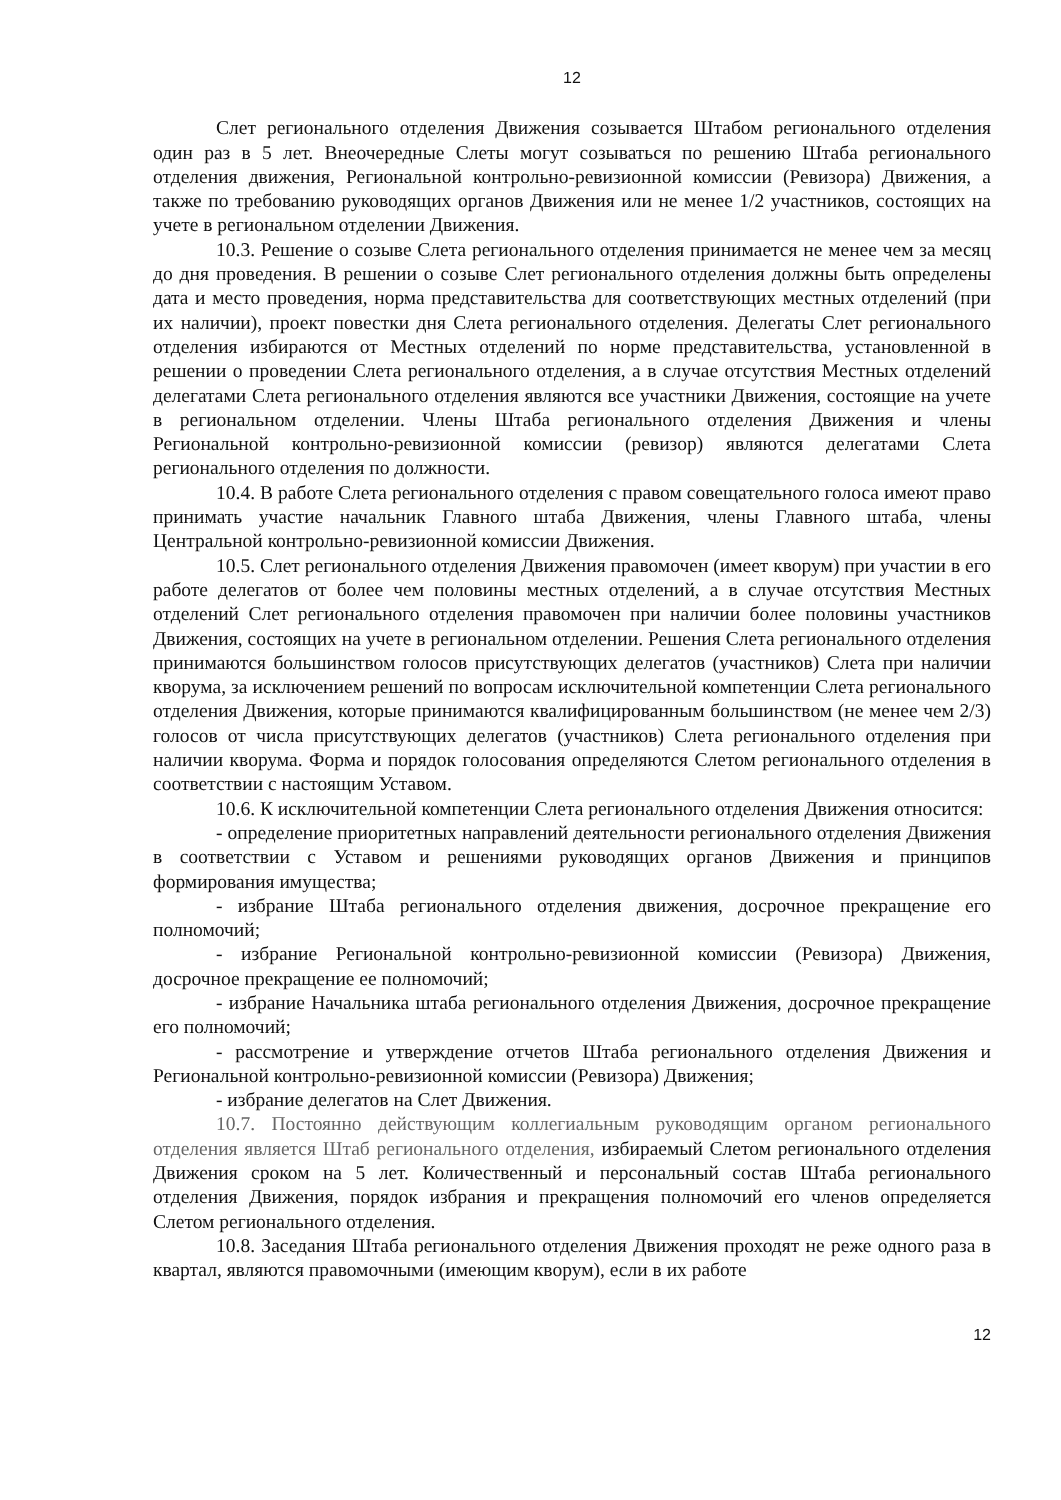12
Слет регионального отделения Движения созывается Штабом регионального отделения один раз в 5 лет. Внеочередные Слеты могут созываться по решению Штаба регионального отделения движения, Региональной контрольно-ревизионной комиссии (Ревизора) Движения, а также по требованию руководящих органов Движения или не менее 1/2 участников, состоящих на учете в региональном отделении Движения.
10.3. Решение о созыве Слета регионального отделения принимается не менее чем за месяц до дня проведения. В решении о созыве Слет регионального отделения должны быть определены дата и место проведения, норма представительства для соответствующих местных отделений (при их наличии), проект повестки дня Слета регионального отделения. Делегаты Слет регионального отделения избираются от Местных отделений по норме представительства, установленной в решении о проведении Слета регионального отделения, а в случае отсутствия Местных отделений делегатами Слета регионального отделения являются все участники Движения, состоящие на учете в региональном отделении. Члены Штаба регионального отделения Движения и члены Региональной контрольно-ревизионной комиссии (ревизор) являются делегатами Слета регионального отделения по должности.
10.4. В работе Слета регионального отделения с правом совещательного голоса имеют право принимать участие начальник Главного штаба Движения, члены Главного штаба, члены Центральной контрольно-ревизионной комиссии Движения.
10.5. Слет регионального отделения Движения правомочен (имеет кворум) при участии в его работе делегатов от более чем половины местных отделений, а в случае отсутствия Местных отделений Слет регионального отделения правомочен при наличии более половины участников Движения, состоящих на учете в региональном отделении. Решения Слета регионального отделения принимаются большинством голосов присутствующих делегатов (участников) Слета при наличии кворума, за исключением решений по вопросам исключительной компетенции Слета регионального отделения Движения, которые принимаются квалифицированным большинством (не менее чем 2/3) голосов от числа присутствующих делегатов (участников) Слета регионального отделения при наличии кворума. Форма и порядок голосования определяются Слетом регионального отделения в соответствии с настоящим Уставом.
10.6. К исключительной компетенции Слета регионального отделения Движения относится:
- определение приоритетных направлений деятельности регионального отделения Движения в соответствии с Уставом и решениями руководящих органов Движения и принципов формирования имущества;
- избрание Штаба регионального отделения движения, досрочное прекращение его полномочий;
- избрание Региональной контрольно-ревизионной комиссии (Ревизора) Движения, досрочное прекращение ее полномочий;
- избрание Начальника штаба регионального отделения Движения, досрочное прекращение его полномочий;
- рассмотрение и утверждение отчетов Штаба регионального отделения Движения и Региональной контрольно-ревизионной комиссии (Ревизора) Движения;
- избрание делегатов на Слет Движения.
10.7. Постоянно действующим коллегиальным руководящим органом регионального отделения является Штаб регионального отделения, избираемый Слетом регионального отделения Движения сроком на 5 лет. Количественный и персональный состав Штаба регионального отделения Движения, порядок избрания и прекращения полномочий его членов определяется Слетом регионального отделения.
10.8. Заседания Штаба регионального отделения Движения проходят не реже одного раза в квартал, являются правомочными (имеющим кворум), если в их работе
12